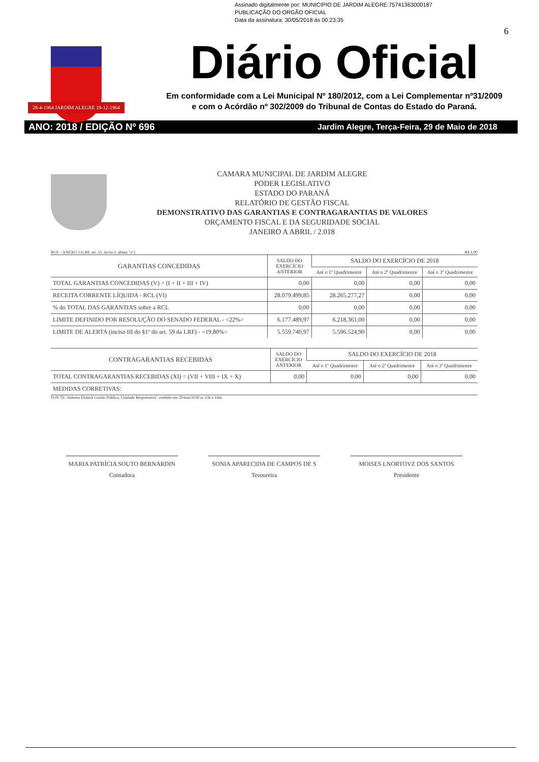Assinado digitalmente por: MUNICIPIO DE JARDIM ALEGRE:75741363000187
PUBLICAÇÃO DO ORGÃO OFICIAL
Data da assinatura: 30/05/2018 às 00:23:35
28-4-1964 JARDIM ALEGRE 19-12-1964
6
Diário Oficial
Em conformidade com a Lei Municipal Nº 180/2012, com a Lei Complementar nº31/2009
e com o Acórdão nº 302/2009 do Tribunal de Contas do Estado do Paraná.
ANO: 2018 / EDIÇÃO Nº 696 Jardim Alegre, Terça-Feira, 29 de Maio de 2018
CAMARA MUNICIPAL DE JARDIM ALEGRE
PODER LEGISLATIVO
ESTADO DO PARANÁ
RELATÓRIO DE GESTÃO FISCAL
DEMONSTRATIVO DAS GARANTIAS E CONTRAGARANTIAS DE VALORES
ORÇAMENTO FISCAL E DA SEGURIDADE SOCIAL
JANEIRO A ABRIL / 2.018
RGF – ANEXO 3 (LRF, art. 55, inciso I, alínea "a") R$ 1,00
| GARANTIAS CONCEDIDAS | SALDO DO EXERCÍCIO ANTERIOR | SALDO DO EXERCÍCIO DE 2018 | | |
| --- | --- | --- | --- | --- |
| | | Até o 1º Quadrimestre | Até o 2º Quadrimestre | Até o 3º Quadrimestre |
| TOTAL GARANTIAS CONCEDIDAS (V) = (I + II + III + IV) | 0,00 | 0,00 | 0,00 | 0,00 |
| RECEITA CORRENTE LÍQUIDA - RCL (VI) | 28.079.499,85 | 28.265.277,27 | 0,00 | 0,00 |
| % do TOTAL DAS GARANTIAS sobre a RCL | 0,00 | 0,00 | 0,00 | 0,00 |
| LIMITE DEFINIDO POR RESOLUÇÃO DO SENADO FEDERAL - <22%> | 6.177.489,97 | 6.218.361,00 | 0,00 | 0,00 |
| LIMITE DE ALERTA (inciso III do §1º do art. 59 da LRF) - <19,80%> | 5.559.740,97 | 5.596.524,90 | 0,00 | 0,00 |
| CONTRAGARANTIAS RECEBIDAS | SALDO DO EXERCÍCIO ANTERIOR | SALDO DO EXERCÍCIO DE 2018 | | |
| --- | --- | --- | --- | --- |
| | | Até o 1º Quadrimestre | Até o 2º Quadrimestre | Até o 3º Quadrimestre |
| TOTAL CONTRAGARANTIAS RECEBIDAS (XI) = (VII + VIII + IX + X) | 0,00 | 0,00 | 0,00 | 0,00 |
| MEDIDAS CORRETIVAS: | | | | |
FON TE: Sistema Elotech Gestão Pública, Unidade Responsável , emitido em 29/mai/2018 as 15h e 14m.
MARIA PATRÍCIA SOUTO BERNARDIN
Contadora
SONIA APARECIDA DE CAMPOS DE S
Tesoureira
MOISES LNORTOVZ DOS SANTOS
Presidente